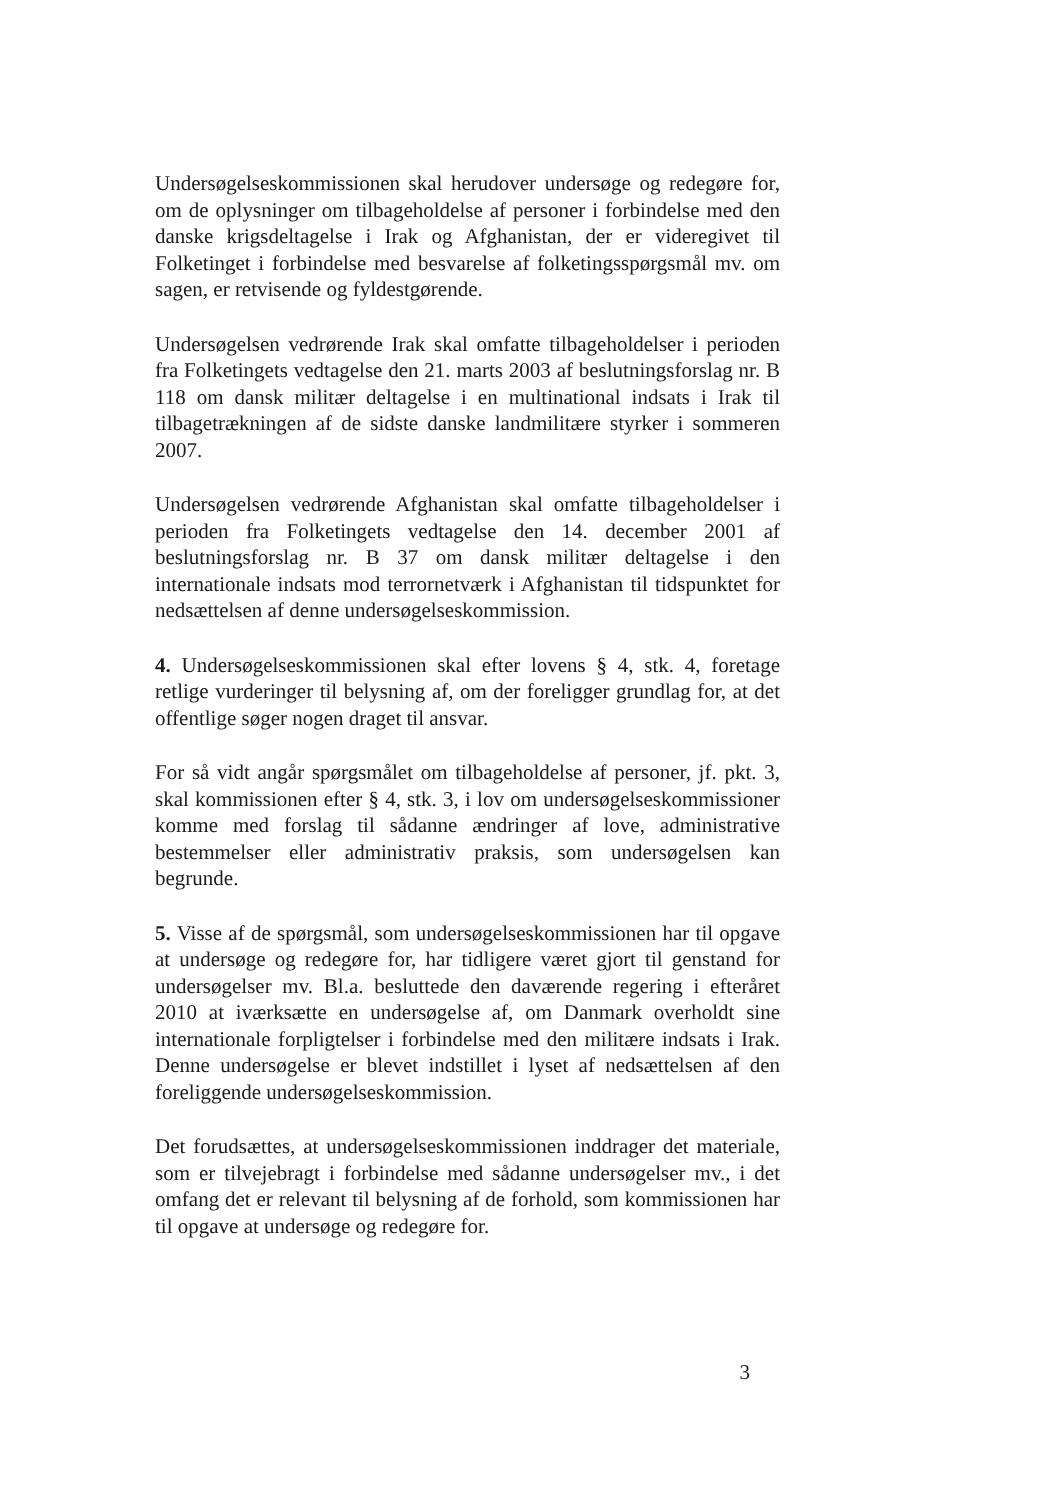Undersøgelseskommissionen skal herudover undersøge og redegøre for, om de oplysninger om tilbageholdelse af personer i forbindelse med den danske krigsdeltagelse i Irak og Afghanistan, der er videregivet til Folketinget i forbindelse med besvarelse af folketingsspørgsmål mv. om sagen, er retvisende og fyldestgørende.
Undersøgelsen vedrørende Irak skal omfatte tilbageholdelser i perioden fra Folketingets vedtagelse den 21. marts 2003 af beslutningsforslag nr. B 118 om dansk militær deltagelse i en multinational indsats i Irak til tilbagetrækningen af de sidste danske landmilitære styrker i sommeren 2007.
Undersøgelsen vedrørende Afghanistan skal omfatte tilbageholdelser i perioden fra Folketingets vedtagelse den 14. december 2001 af beslutningsforslag nr. B 37 om dansk militær deltagelse i den internationale indsats mod terrornetværk i Afghanistan til tidspunktet for nedsættelsen af denne undersøgelseskommission.
4. Undersøgelseskommissionen skal efter lovens § 4, stk. 4, foretage retlige vurderinger til belysning af, om der foreligger grundlag for, at det offentlige søger nogen draget til ansvar.
For så vidt angår spørgsmålet om tilbageholdelse af personer, jf. pkt. 3, skal kommissionen efter § 4, stk. 3, i lov om undersøgelseskommissioner komme med forslag til sådanne ændringer af love, administrative bestemmelser eller administrativ praksis, som undersøgelsen kan begrunde.
5. Visse af de spørgsmål, som undersøgelseskommissionen har til opgave at undersøge og redegøre for, har tidligere været gjort til genstand for undersøgelser mv. Bl.a. besluttede den daværende regering i efteråret 2010 at iværksætte en undersøgelse af, om Danmark overholdt sine internationale forpligtelser i forbindelse med den militære indsats i Irak. Denne undersøgelse er blevet indstillet i lyset af nedsættelsen af den foreliggende undersøgelseskommission.
Det forudsættes, at undersøgelseskommissionen inddrager det materiale, som er tilvejebragt i forbindelse med sådanne undersøgelser mv., i det omfang det er relevant til belysning af de forhold, som kommissionen har til opgave at undersøge og redegøre for.
3